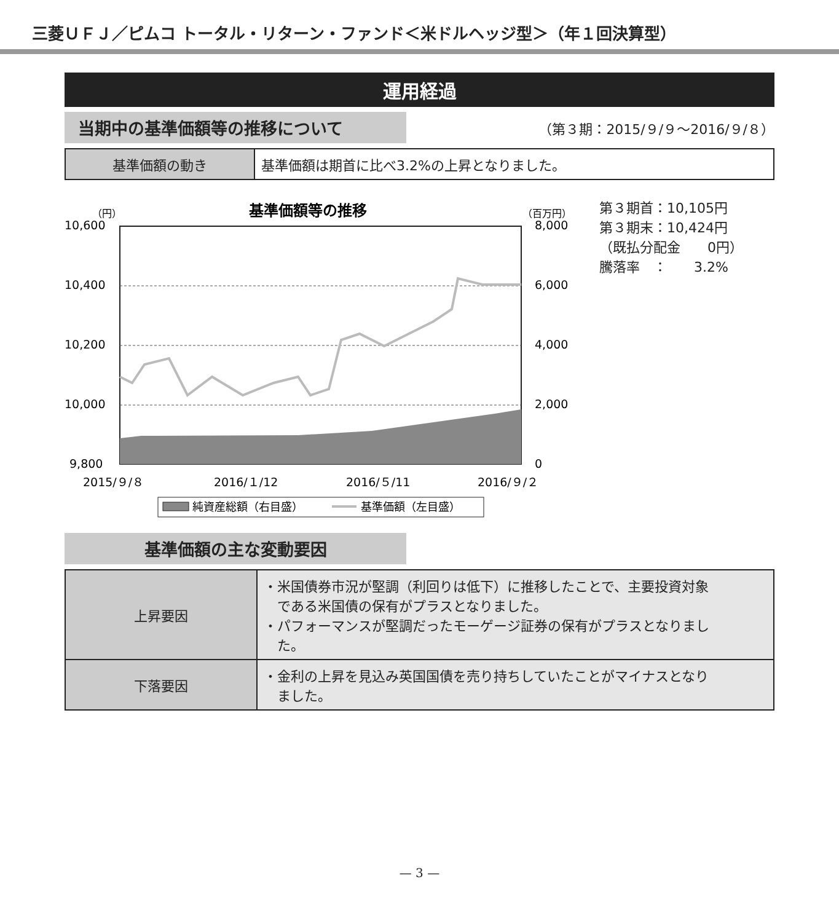三菱ＵＦＪ／ピムコ トータル・リターン・ファンド＜米ドルヘッジ型＞（年１回決算型）
運用経過
当期中の基準価額等の推移について
（第３期：2015/９/９～2016/９/８）
| 基準価額の動き | 基準価額は期首に比べ3.2%の上昇となりました。 |
基準価額等の推移
（円）
（百万円）
10,600
10,400
10,200
10,000
9,800
8,000
6,000
4,000
2,000
0
2015/９/８
2016/１/12
2016/５/11
2016/９/２
純資産総額（右目盛）
基準価額（左目盛）
第３期首：10,105円
第３期末：10,424円
（既払分配金　　0円）
騰落率　：　　3.2%
基準価額の主な変動要因
| 上昇要因 | ・米国債券市況が堅調（利回りは低下）に推移したことで、主要投資対象 である米国債の保有がプラスとなりました。 ・パフォーマンスが堅調だったモーゲージ証券の保有がプラスとなりまし た。 |
| 下落要因 | ・金利の上昇を見込み英国国債を売り持ちしていたことがマイナスとなり ました。 |
— 3 —